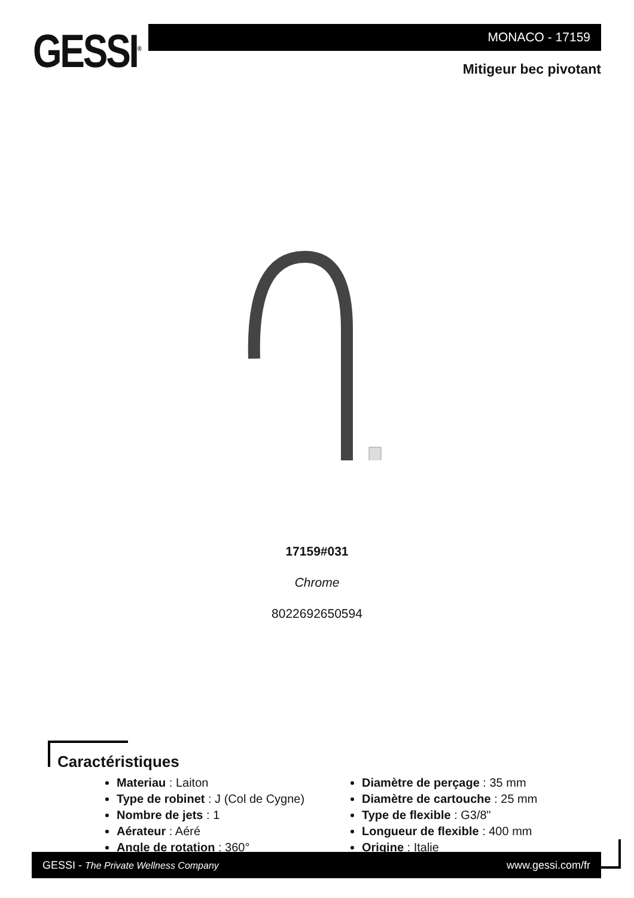GESSI<sup>®</sup>
MONACO - 17159
Mitigeur bec pivotant
17159#031
Chrome
8022692650594
Caractéristiques
Materiau : Laiton
Type de robinet : J (Col de Cygne)
Nombre de jets : 1
Aérateur : Aéré
Angle de rotation : 360°
Diamètre de perçage : 35 mm
Diamètre de cartouche : 25 mm
Type de flexible : G3/8"
Longueur de flexible : 400 mm
Origine : Italie
GESSI - The Private Wellness Company www.gessi.com/fr